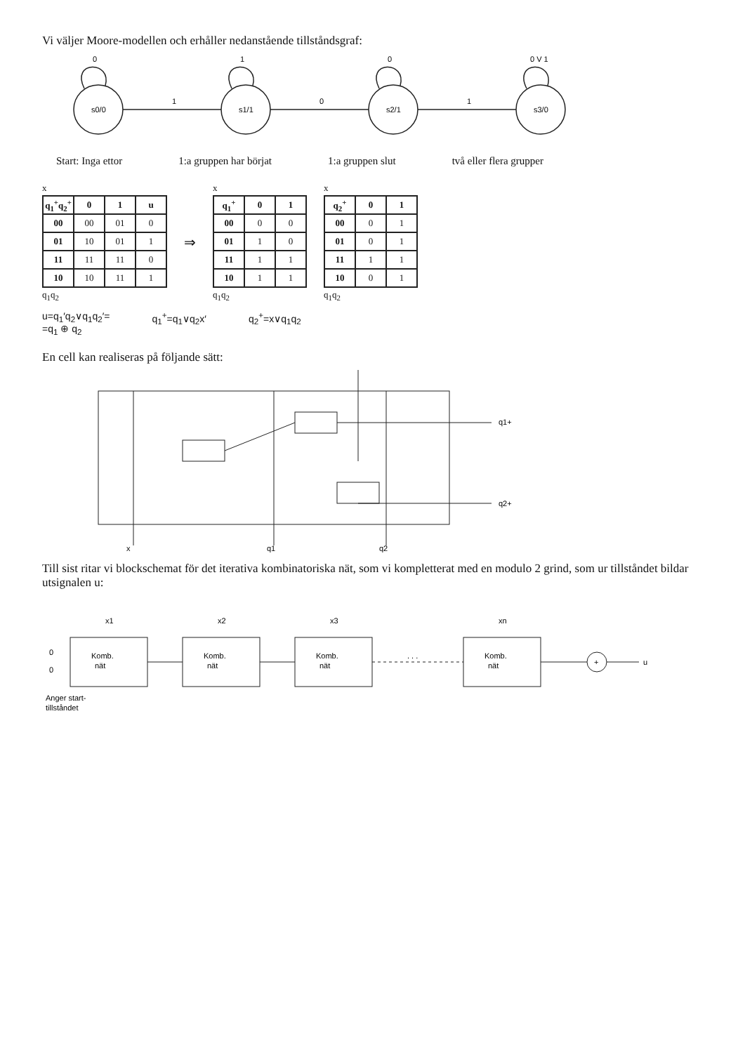Vi väljer Moore-modellen och erhåller nedanstående tillståndsgraf:
s0/0
s1/1
s2/1
s3/0
0
1
0
0 V 1
1
0
1
Start: Inga ettor 1:a gruppen har börjat 1:a gruppen slut två eller flera grupper
x
| q<sub>1</sub><sup>+</sup>q<sub>2</sub><sup>+</sup> | 0 | 1 | u |
| --- | --- | --- | --- |
| 00 | 00 | 01 | 0 |
| 01 | 10 | 01 | 1 |
| 11 | 11 | 11 | 0 |
| 10 | 10 | 11 | 1 |
q<sub>1</sub>q<sub>2</sub>
⇒
x
| q<sub>1</sub><sup>+</sup> | 0 | 1 |
| --- | --- | --- |
| 00 | 0 | 0 |
| 01 | 1 | 0 |
| 11 | 1 | 1 |
| 10 | 1 | 1 |
q<sub>1</sub>q<sub>2</sub>
x
| q<sub>2</sub><sup>+</sup> | 0 | 1 |
| --- | --- | --- |
| 00 | 0 | 1 |
| 01 | 0 | 1 |
| 11 | 1 | 1 |
| 10 | 0 | 1 |
q<sub>1</sub>q<sub>2</sub>
u=q<sub>1</sub>′q<sub>2</sub>∨q<sub>1</sub>q<sub>2</sub>′=
=q<sub>1</sub> ⊕ q<sub>2</sub>
q<sub>1</sub><sup>+</sup>=q<sub>1</sub>∨q<sub>2</sub>x′ q<sub>2</sub><sup>+</sup>=x∨q<sub>1</sub>q<sub>2</sub>
En cell kan realiseras på följande sätt:
x
q1
q2
q1+
q2+
Till sist ritar vi blockschemat för det iterativa kombinatoriska nät, som vi kompletterat med en modulo 2 grind, som ur tillståndet bildar utsignalen u:
Komb.
nät
Komb.
nät
Komb.
nät
Komb.
nät
+
u
x1
x2
x3
xn
0
0
Anger start-
tillståndet
. . .